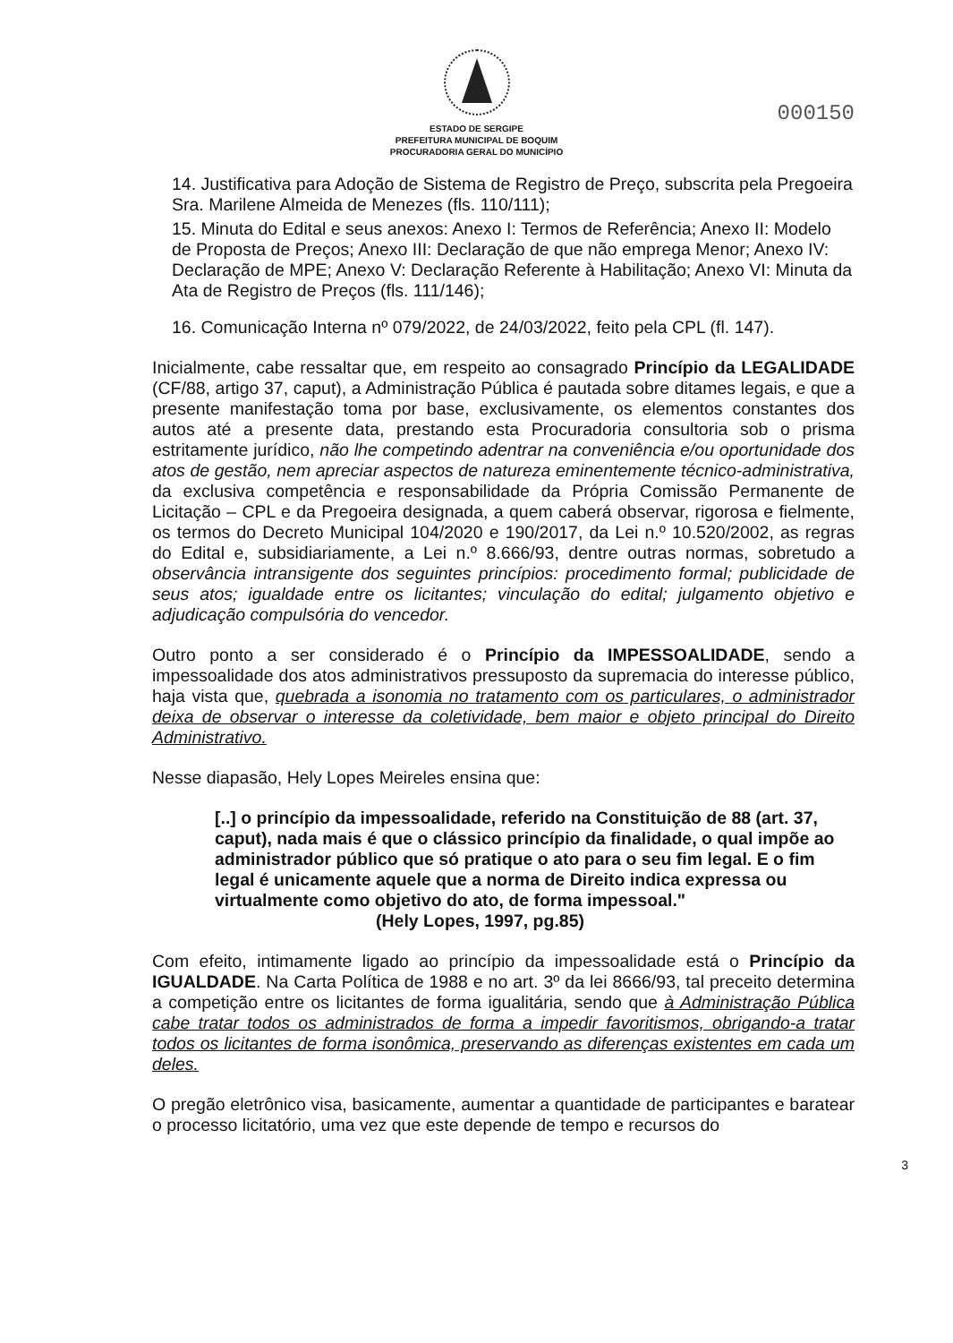ESTADO DE SERGIPE
PREFEITURA MUNICIPAL DE BOQUIM
PROCURADORIA GERAL DO MUNICÍPIO
000150
14. Justificativa para Adoção de Sistema de Registro de Preço, subscrita pela Pregoeira Sra. Marilene Almeida de Menezes (fls. 110/111);
15. Minuta do Edital e seus anexos: Anexo I: Termos de Referência; Anexo II: Modelo de Proposta de Preços; Anexo III: Declaração de que não emprega Menor; Anexo IV: Declaração de MPE; Anexo V: Declaração Referente à Habilitação; Anexo VI: Minuta da Ata de Registro de Preços (fls. 111/146);
16. Comunicação Interna nº 079/2022, de 24/03/2022, feito pela CPL (fl. 147).
Inicialmente, cabe ressaltar que, em respeito ao consagrado Princípio da LEGALIDADE (CF/88, artigo 37, caput), a Administração Pública é pautada sobre ditames legais, e que a presente manifestação toma por base, exclusivamente, os elementos constantes dos autos até a presente data, prestando esta Procuradoria consultoria sob o prisma estritamente jurídico, não lhe competindo adentrar na conveniência e/ou oportunidade dos atos de gestão, nem apreciar aspectos de natureza eminentemente técnico-administrativa, da exclusiva competência e responsabilidade da Própria Comissão Permanente de Licitação – CPL e da Pregoeira designada, a quem caberá observar, rigorosa e fielmente, os termos do Decreto Municipal 104/2020 e 190/2017, da Lei n.º 10.520/2002, as regras do Edital e, subsidiariamente, a Lei n.º 8.666/93, dentre outras normas, sobretudo a observância intransigente dos seguintes princípios: procedimento formal; publicidade de seus atos; igualdade entre os licitantes; vinculação do edital; julgamento objetivo e adjudicação compulsória do vencedor.
Outro ponto a ser considerado é o Princípio da IMPESSOALIDADE, sendo a impessoalidade dos atos administrativos pressuposto da supremacia do interesse público, haja vista que, quebrada a isonomia no tratamento com os particulares, o administrador deixa de observar o interesse da coletividade, bem maior e objeto principal do Direito Administrativo.
Nesse diapasão, Hely Lopes Meireles ensina que:
[..] o princípio da impessoalidade, referido na Constituição de 88 (art. 37, caput), nada mais é que o clássico princípio da finalidade, o qual impõe ao administrador público que só pratique o ato para o seu fim legal. E o fim legal é unicamente aquele que a norma de Direito indica expressa ou virtualmente como objetivo do ato, de forma impessoal."
(Hely Lopes, 1997, pg.85)
Com efeito, intimamente ligado ao princípio da impessoalidade está o Princípio da IGUALDADE. Na Carta Política de 1988 e no art. 3º da lei 8666/93, tal preceito determina a competição entre os licitantes de forma igualitária, sendo que à Administração Pública cabe tratar todos os administrados de forma a impedir favoritismos, obrigando-a tratar todos os licitantes de forma isonômica, preservando as diferenças existentes em cada um deles.
O pregão eletrônico visa, basicamente, aumentar a quantidade de participantes e baratear o processo licitatório, uma vez que este depende de tempo e recursos do
3